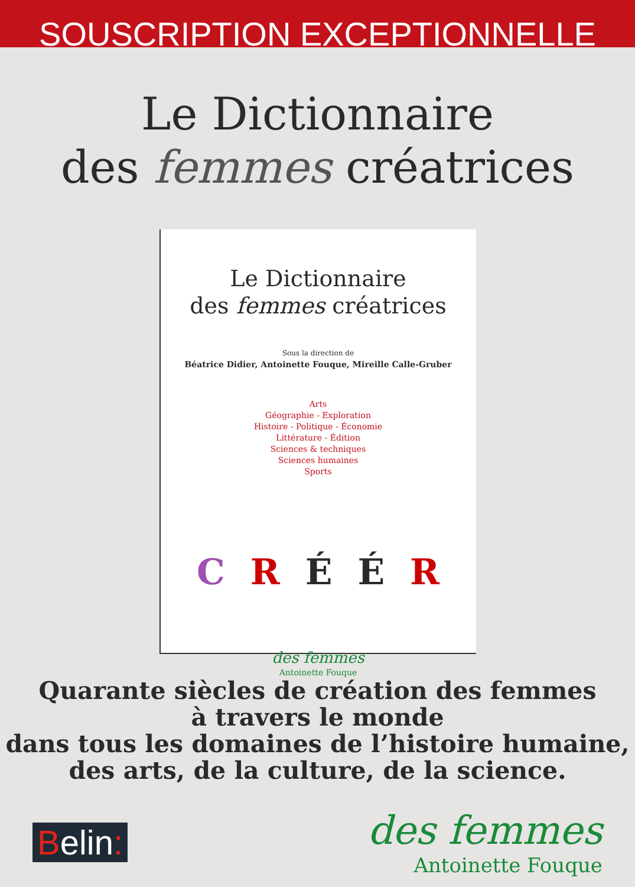SOUSCRIPTION EXCEPTIONNELLE
Le Dictionnaire
des femmes créatrices
Le Dictionnaire
des femmes créatrices
Sous la direction de
Béatrice Didier, Antoinette Fouque, Mireille Calle-Gruber
Arts
Géographie - Exploration
Histoire - Politique - Économie
Littérature - Édition
Sciences & techniques
Sciences humaines
Sports
C R É É R
des femmes
Antoinette Fouque
Quarante siècles de création des femmes
à travers le monde
dans tous les domaines de l’histoire humaine,
des arts, de la culture, de la science.
Belin:
des femmes
Antoinette Fouque